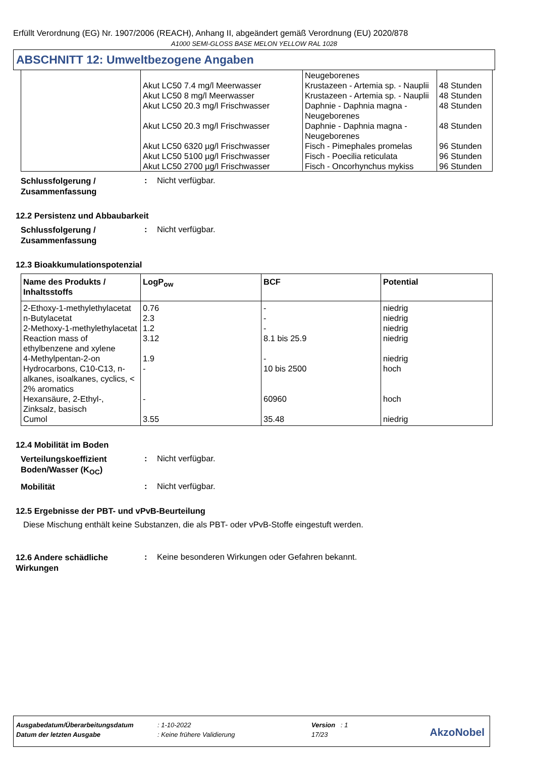Erfüllt Verordnung (EG) Nr. 1907/2006 (REACH), Anhang II, abgeändert gemäß Verordnung (EU) 2020/878
A1000 SEMI-GLOSS BASE MELON YELLOW RAL 1028
ABSCHNITT 12: Umweltbezogene Angaben
| | | Neugeborenes | |
| | Akut LC50 7.4 mg/l Meerwasser | Krustazeen - Artemia sp. - Nauplii | 48 Stunden |
| | Akut LC50 8 mg/l Meerwasser | Krustazeen - Artemia sp. - Nauplii | 48 Stunden |
| | Akut LC50 20.3 mg/l Frischwasser | Daphnie - Daphnia magna - Neugeborenes | 48 Stunden |
| | Akut LC50 20.3 mg/l Frischwasser | Daphnie - Daphnia magna - Neugeborenes | 48 Stunden |
| | Akut LC50 6320 µg/l Frischwasser | Fisch - Pimephales promelas | 96 Stunden |
| | Akut LC50 5100 µg/l Frischwasser | Fisch - Poecilia reticulata | 96 Stunden |
| | Akut LC50 2700 µg/l Frischwasser | Fisch - Oncorhynchus mykiss | 96 Stunden |
Schlussfolgerung / Zusammenfassung
: Nicht verfügbar.
12.2 Persistenz und Abbaubarkeit
Schlussfolgerung / Zusammenfassung
: Nicht verfügbar.
12.3 Bioakkumulationspotenzial
| Name des Produkts / Inhaltsstoffs | LogP<sub>ow</sub> | BCF | Potential |
| --- | --- | --- | --- |
| 2-Ethoxy-1-methylethylacetat | 0.76 | - | niedrig |
| n-Butylacetat | 2.3 | - | niedrig |
| 2-Methoxy-1-methylethylacetat | 1.2 | - | niedrig |
| Reaction mass of ethylbenzene and xylene | 3.12 | 8.1 bis 25.9 | niedrig |
| 4-Methylpentan-2-on | 1.9 | - | niedrig |
| Hydrocarbons, C10-C13, n-alkanes, isoalkanes, cyclics, < 2% aromatics | - | 10 bis 2500 | hoch |
| Hexansäure, 2-Ethyl-, Zinksalz, basisch | - | 60960 | hoch |
| Cumol | 3.55 | 35.48 | niedrig |
12.4 Mobilität im Boden
Verteilungskoeffizient Boden/Wasser (K<sub>OC</sub>)
: Nicht verfügbar.
Mobilität
: Nicht verfügbar.
12.5 Ergebnisse der PBT- und vPvB-Beurteilung
Diese Mischung enthält keine Substanzen, die als PBT- oder vPvB-Stoffe eingestuft werden.
12.6 Andere schädliche Wirkungen
: Keine besonderen Wirkungen oder Gefahren bekannt.
Ausgabedatum/Überarbeitungsdatum: 1-10-2022 Version : 1
Datum der letzten Ausgabe: Keine frühere Validierung 17/23
AkzoNobel